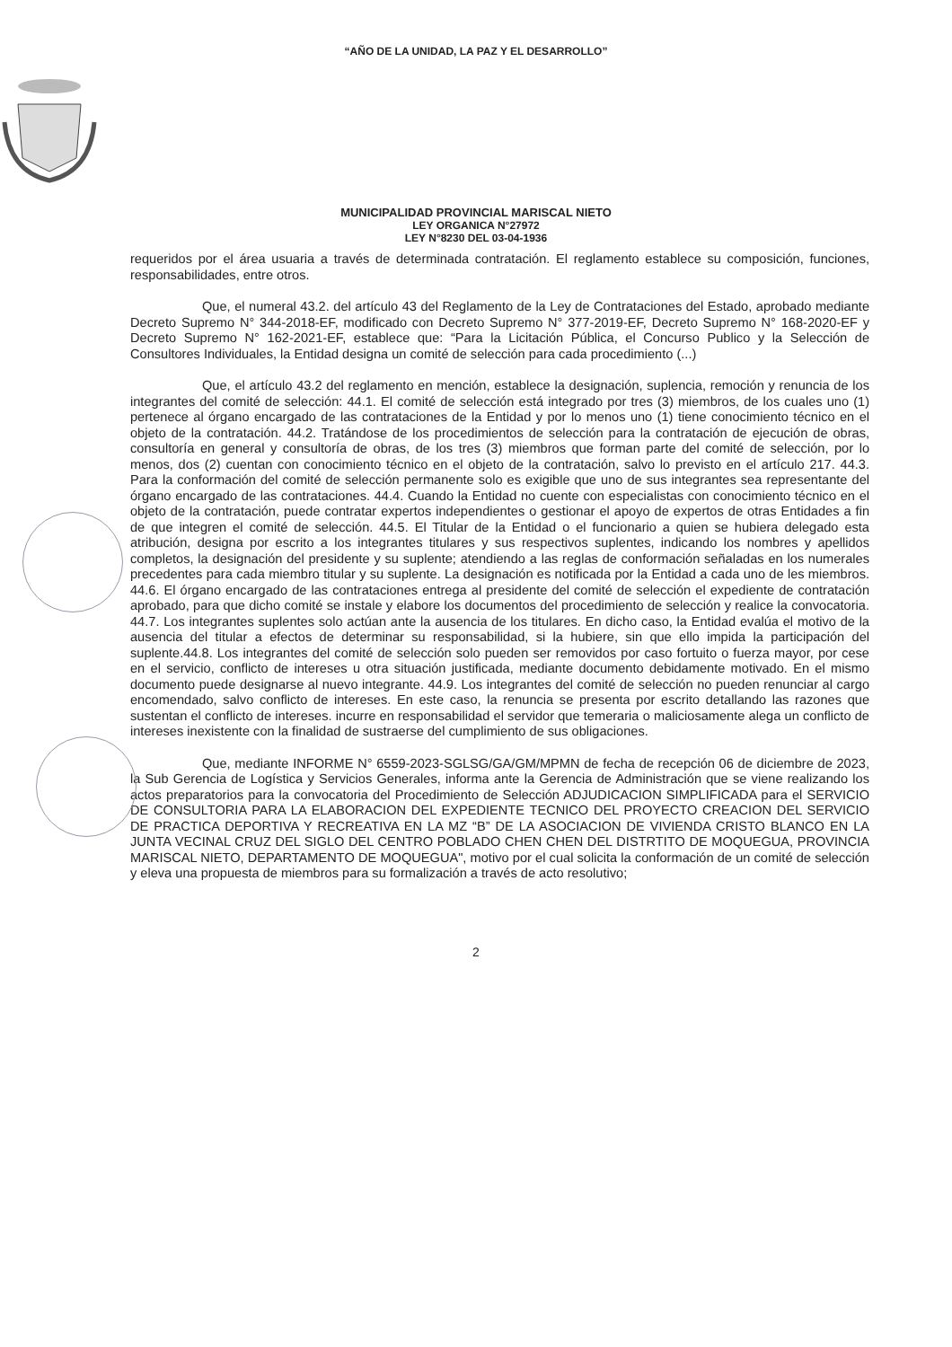“AÑO DE LA UNIDAD, LA PAZ Y EL DESARROLLO”
MUNICIPALIDAD PROVINCIAL MARISCAL NIETO
LEY ORGANICA N°27972
LEY N°8230 DEL 03-04-1936
requeridos por el área usuaria a través de determinada contratación. El reglamento establece su composición, funciones, responsabilidades, entre otros.
Que, el numeral 43.2. del artículo 43 del Reglamento de la Ley de Contrataciones del Estado, aprobado mediante Decreto Supremo N° 344-2018-EF, modificado con Decreto Supremo N° 377-2019-EF, Decreto Supremo N° 168-2020-EF y Decreto Supremo N° 162-2021-EF, establece que: “Para la Licitación Pública, el Concurso Publico y la Selección de Consultores Individuales, la Entidad designa un comité de selección para cada procedimiento (...)
Que, el artículo 43.2 del reglamento en mención, establece la designación, suplencia, remoción y renuncia de los integrantes del comité de selección: 44.1. El comité de selección está integrado por tres (3) miembros, de los cuales uno (1) pertenece al órgano encargado de las contrataciones de la Entidad y por lo menos uno (1) tiene conocimiento técnico en el objeto de la contratación. 44.2. Tratándose de los procedimientos de selección para la contratación de ejecución de obras, consultoría en general y consultoría de obras, de los tres (3) miembros que forman parte del comité de selección, por lo menos, dos (2) cuentan con conocimiento técnico en el objeto de la contratación, salvo lo previsto en el artículo 217. 44.3. Para la conformación del comité de selección permanente solo es exigible que uno de sus integrantes sea representante del órgano encargado de las contrataciones. 44.4. Cuando la Entidad no cuente con especialistas con conocimiento técnico en el objeto de la contratación, puede contratar expertos independientes o gestionar el apoyo de expertos de otras Entidades a fin de que integren el comité de selección. 44.5. El Titular de la Entidad o el funcionario a quien se hubiera delegado esta atribución, designa por escrito a los integrantes titulares y sus respectivos suplentes, indicando los nombres y apellidos completos, la designación del presidente y su suplente; atendiendo a las reglas de conformación señaladas en los numerales precedentes para cada miembro titular y su suplente. La designación es notificada por la Entidad a cada uno de les miembros. 44.6. El órgano encargado de las contrataciones entrega al presidente del comité de selección el expediente de contratación aprobado, para que dicho comité se instale y elabore los documentos del procedimiento de selección y realice la convocatoria. 44.7. Los integrantes suplentes solo actúan ante la ausencia de los titulares. En dicho caso, la Entidad evalúa el motivo de la ausencia del titular a efectos de determinar su responsabilidad, si la hubiere, sin que ello impida la participación del suplente.44.8. Los integrantes del comité de selección solo pueden ser removidos por caso fortuito o fuerza mayor, por cese en el servicio, conflicto de intereses u otra situación justificada, mediante documento debidamente motivado. En el mismo documento puede designarse al nuevo integrante. 44.9. Los integrantes del comité de selección no pueden renunciar al cargo encomendado, salvo conflicto de intereses. En este caso, la renuncia se presenta por escrito detallando las razones que sustentan el conflicto de intereses. incurre en responsabilidad el servidor que temeraria o maliciosamente alega un conflicto de intereses inexistente con la finalidad de sustraerse del cumplimiento de sus obligaciones.
Que, mediante INFORME N° 6559-2023-SGLSG/GA/GM/MPMN de fecha de recepción 06 de diciembre de 2023, la Sub Gerencia de Logística y Servicios Generales, informa ante la Gerencia de Administración que se viene realizando los actos preparatorios para la convocatoria del Procedimiento de Selección ADJUDICACION SIMPLIFICADA para el SERVICIO DE CONSULTORIA PARA LA ELABORACION DEL EXPEDIENTE TECNICO DEL PROYECTO CREACION DEL SERVICIO DE PRACTICA DEPORTIVA Y RECREATIVA EN LA MZ “B” DE LA ASOCIACION DE VIVIENDA CRISTO BLANCO EN LA JUNTA VECINAL CRUZ DEL SIGLO DEL CENTRO POBLADO CHEN CHEN DEL DISTRTITO DE MOQUEGUA, PROVINCIA MARISCAL NIETO, DEPARTAMENTO DE MOQUEGUA", motivo por el cual solicita la conformación de un comité de selección y eleva una propuesta de miembros para su formalización a través de acto resolutivo;
2